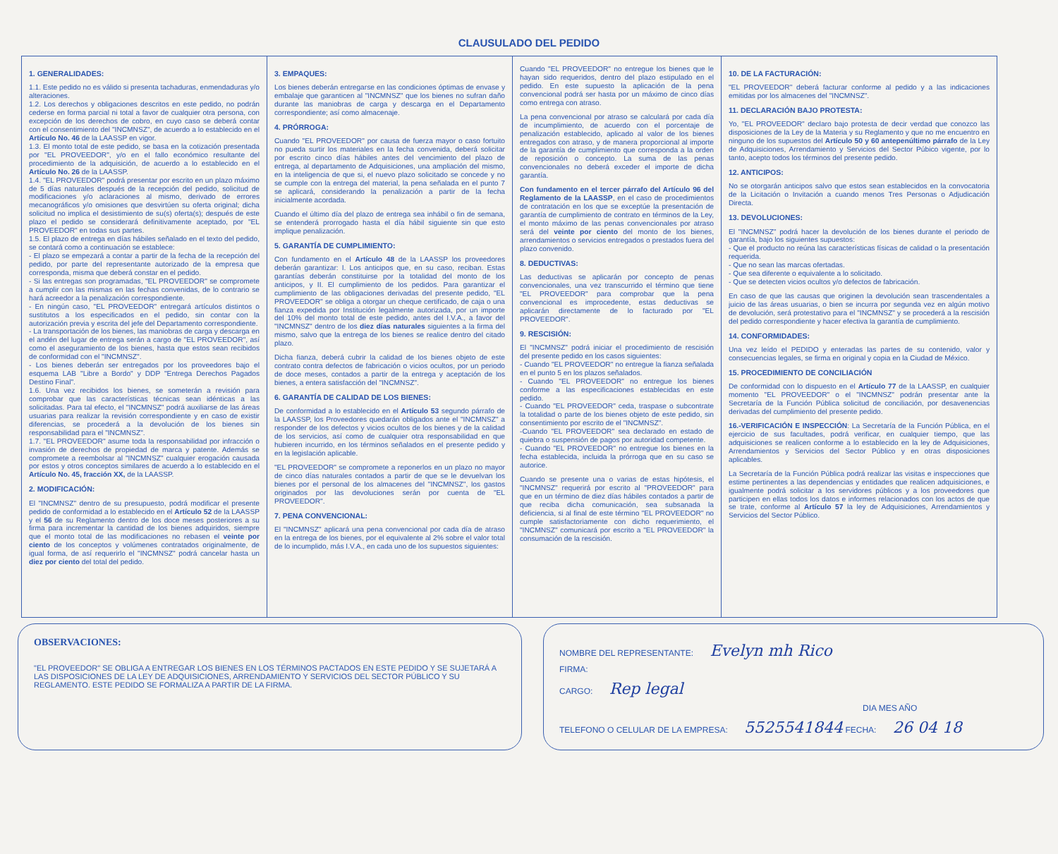CLAUSULADO DEL PEDIDO
1. GENERALIDADES:
1.1. Este pedido no es válido si presenta tachaduras, enmendaduras y/o alteraciones.
1.2. Los derechos y obligaciones descritos en este pedido, no podrán cederse en forma parcial ni total a favor de cualquier otra persona, con excepción de los derechos de cobro, en cuyo caso se deberá contar con el consentimiento del "INCMNSZ", de acuerdo a lo establecido en el Artículo No. 46 de la LAASSP en vigor.
1.3. El monto total de este pedido, se basa en la cotización presentada por "EL PROVEEDOR", y/o en el fallo económico resultante del procedimiento de la adquisición, de acuerdo a lo establecido en el Artículo No. 26 de la LAASSP.
1.4. "EL PROVEEDOR" podrá presentar por escrito en un plazo máximo de 5 días naturales después de la recepción del pedido, solicitud de modificaciones y/o aclaraciones al mismo, derivado de errores mecanográficos y/o omisiones que desvirtúen su oferta original; dicha solicitud no implica el desistimiento de su(s) oferta(s); después de este plazo el pedido se considerará definitivamente aceptado, por "EL PROVEEDOR" en todas sus partes.
1.5. El plazo de entrega en días hábiles señalado en el texto del pedido, se contará como a continuación se establece:
- El plazo se empezará a contar a partir de la fecha de la recepción del pedido, por parte del representante autorizado de la empresa que corresponda, misma que deberá constar en el pedido.
- Si las entregas son programadas, "EL PROVEEDOR" se compromete a cumplir con las mismas en las fechas convenidas, de lo contrario se hará acreedor a la penalización correspondiente.
- En ningún caso, "EL PROVEEDOR" entregará artículos distintos o sustitutos a los especificados en el pedido, sin contar con la autorización previa y escrita del jefe del Departamento correspondiente.
- La transportación de los bienes, las maniobras de carga y descarga en el andén del lugar de entrega serán a cargo de "EL PROVEEDOR", así como el aseguramiento de los bienes, hasta que estos sean recibidos de conformidad con el "INCMNSZ".
- Los bienes deberán ser entregados por los proveedores bajo el esquema LAB "Libre a Bordo" y DDP "Entrega Derechos Pagados Destino Final".
1.6. Una vez recibidos los bienes, se someterán a revisión para comprobar que las características técnicas sean idénticas a las solicitadas. Para tal efecto, el "INCMNSZ" podrá auxiliarse de las áreas usuarias para realizar la revisión correspondiente y en caso de existir diferencias, se procederá a la devolución de los bienes sin responsabilidad para el "INCMNSZ".
1.7. "EL PROVEEDOR" asume toda la responsabilidad por infracción o invasión de derechos de propiedad de marca y patente. Además se compromete a reembolsar al "INCMNSZ" cualquier erogación causada por estos y otros conceptos similares de acuerdo a lo establecido en el Artículo No. 45, fracción XX, de la LAASSP.
2. MODIFICACIÓN:
El "INCMNSZ" dentro de su presupuesto, podrá modificar el presente pedido de conformidad a lo establecido en el Artículo 52 de la LAASSP y el 56 de su Reglamento dentro de los doce meses posteriores a su firma para incrementar la cantidad de los bienes adquiridos, siempre que el monto total de las modificaciones no rebasen el veinte por ciento de los conceptos y volúmenes contratados originalmente, de igual forma, de así requerirlo el "INCMNSZ" podrá cancelar hasta un diez por ciento del total del pedido.
3. EMPAQUES:
Los bienes deberán entregarse en las condiciones óptimas de envase y embalaje que garanticen al "INCMNSZ" que los bienes no sufran daño durante las maniobras de carga y descarga en el Departamento correspondiente; así como almacenaje.
4. PRÓRROGA:
Cuando "EL PROVEEDOR" por causa de fuerza mayor o caso fortuito no pueda surtir los materiales en la fecha convenida, deberá solicitar por escrito cinco días hábiles antes del vencimiento del plazo de entrega, al departamento de Adquisiciones, una ampliación del mismo, en la inteligencia de que si, el nuevo plazo solicitado se concede y no se cumple con la entrega del material, la pena señalada en el punto 7 se aplicará, considerando la penalización a partir de la fecha inicialmente acordada.
Cuando el último día del plazo de entrega sea inhábil o fin de semana, se entenderá prorrogado hasta el día hábil siguiente sin que esto implique penalización.
5. GARANTÍA DE CUMPLIMIENTO:
Con fundamento en el Artículo 48 de la LAASSP los proveedores deberán garantizar: I. Los anticipos que, en su caso, reciban. Estas garantías deberán constituirse por la totalidad del monto de los anticipos, y II. El cumplimiento de los pedidos. Para garantizar el cumplimiento de las obligaciones derivadas del presente pedido, "EL PROVEEDOR" se obliga a otorgar un cheque certificado, de caja o una fianza expedida por Institución legalmente autorizada, por un importe del 10% del monto total de este pedido, antes del I.V.A., a favor del "INCMNSZ" dentro de los diez días naturales siguientes a la firma del mismo, salvo que la entrega de los bienes se realice dentro del citado plazo.
Dicha fianza, deberá cubrir la calidad de los bienes objeto de este contrato contra defectos de fabricación o vicios ocultos, por un periodo de doce meses, contados a partir de la entrega y aceptación de los bienes, a entera satisfacción del "INCMNSZ".
6. GARANTÍA DE CALIDAD DE LOS BIENES:
De conformidad a lo establecido en el Artículo 53 segundo párrafo de la LAASSP, los Proveedores quedarán obligados ante el "INCMNSZ" a responder de los defectos y vicios ocultos de los bienes y de la calidad de los servicios, así como de cualquier otra responsabilidad en que hubieren incurrido, en los términos señalados en el presente pedido y en la legislación aplicable.
"EL PROVEEDOR" se compromete a reponerlos en un plazo no mayor de cinco días naturales contados a partir de que se le devuelvan los bienes por el personal de los almacenes del "INCMNSZ", los gastos originados por las devoluciones serán por cuenta de "EL PROVEEDOR".
7. PENA CONVENCIONAL:
El "INCMNSZ" aplicará una pena convencional por cada día de atraso en la entrega de los bienes, por el equivalente al 2% sobre el valor total de lo incumplido, más I.V.A., en cada uno de los supuestos siguientes:
Cuando "EL PROVEEDOR" no entregue los bienes que le hayan sido requeridos, dentro del plazo estipulado en el pedido. En este supuesto la aplicación de la pena convencional podrá ser hasta por un máximo de cinco días como entrega con atraso.
La pena convencional por atraso se calculará por cada día de incumplimiento, de acuerdo con el porcentaje de penalización establecido, aplicado al valor de los bienes entregados con atraso, y de manera proporcional al importe de la garantía de cumplimiento que corresponda a la orden de reposición o concepto. La suma de las penas convencionales no deberá exceder el importe de dicha garantía.
Con fundamento en el tercer párrafo del Artículo 96 del Reglamento de la LAASSP, en el caso de procedimientos de contratación en los que se exceptúe la presentación de garantía de cumplimiento de contrato en términos de la Ley, el monto máximo de las penas convencionales por atraso será del veinte por ciento del monto de los bienes, arrendamientos o servicios entregados o prestados fuera del plazo convenido.
8. DEDUCTIVAS:
Las deductivas se aplicarán por concepto de penas convencionales, una vez transcurrido el término que tiene "EL PROVEEDOR" para comprobar que la pena convencional es improcedente, estas deductivas se aplicarán directamente de lo facturado por "EL PROVEEDOR".
9. RESCISIÓN:
El "INCMNSZ" podrá iniciar el procedimiento de rescisión del presente pedido en los casos siguientes:
- Cuando "EL PROVEEDOR" no entregue la fianza señalada en el punto 5 en los plazos señalados.
- Cuando "EL PROVEEDOR" no entregue los bienes conforme a las especificaciones establecidas en este pedido.
- Cuando "EL PROVEEDOR" ceda, traspase o subcontrate la totalidad o parte de los bienes objeto de este pedido, sin consentimiento por escrito de el "INCMNSZ".
-Cuando "EL PROVEEDOR" sea declarado en estado de quiebra o suspensión de pagos por autoridad competente.
- Cuando "EL PROVEEDOR" no entregue los bienes en la fecha establecida, incluida la prórroga que en su caso se autorice.
Cuando se presente una o varias de estas hipótesis, el "INCMNSZ" requerirá por escrito al "PROVEEDOR" para que en un término de diez días hábiles contados a partir de que reciba dicha comunicación, sea subsanada la deficiencia, si al final de este término "EL PROVEEDOR" no cumple satisfactoriamente con dicho requerimiento, el "INCMNSZ" comunicará por escrito a "EL PROVEEDOR" la consumación de la rescisión.
10. DE LA FACTURACIÓN:
"EL PROVEEDOR" deberá facturar conforme al pedido y a las indicaciones emitidas por los almacenes del "INCMNSZ".
11. DECLARACIÓN BAJO PROTESTA:
Yo, "EL PROVEEDOR" declaro bajo protesta de decir verdad que conozco las disposiciones de la Ley de la Materia y su Reglamento y que no me encuentro en ninguno de los supuestos del Artículo 50 y 60 antepenúltimo párrafo de la Ley de Adquisiciones, Arrendamiento y Servicios del Sector Púbico vigente, por lo tanto, acepto todos los términos del presente pedido.
12. ANTICIPOS:
No se otorgarán anticipos salvo que estos sean establecidos en la convocatoria de la Licitación o Invitación a cuando menos Tres Personas o Adjudicación Directa.
13. DEVOLUCIONES:
El "INCMNSZ" podrá hacer la devolución de los bienes durante el periodo de garantía, bajo los siguientes supuestos:
- Que el producto no reúna las características físicas de calidad o la presentación requerida.
- Que no sean las marcas ofertadas.
- Que sea diferente o equivalente a lo solicitado.
- Que se detecten vicios ocultos y/o defectos de fabricación.
En caso de que las causas que originen la devolución sean trascendentales a juicio de las áreas usuarias, o bien se incurra por segunda vez en algún motivo de devolución, será protestativo para el "INCMNSZ" y se procederá a la rescisión del pedido correspondiente y hacer efectiva la garantía de cumplimiento.
14. CONFORMIDADES:
Una vez leído el PEDIDO y enteradas las partes de su contenido, valor y consecuencias legales, se firma en original y copia en la Ciudad de México.
15. PROCEDIMIENTO DE CONCILIACIÓN
De conformidad con lo dispuesto en el Artículo 77 de la LAASSP, en cualquier momento "EL PROVEEDOR" o el "INCMNSZ" podrán presentar ante la Secretaría de la Función Pública solicitud de conciliación, por desavenencias derivadas del cumplimiento del presente pedido.
16.-VERIFICACIÓN E INSPECCIÓN: La Secretaría de la Función Pública, en el ejercicio de sus facultades, podrá verificar, en cualquier tiempo, que las adquisiciones se realicen conforme a lo establecido en la ley de Adquisiciones, Arrendamientos y Servicios del Sector Público y en otras disposiciones aplicables.
La Secretaría de la Función Pública podrá realizar las visitas e inspecciones que estime pertinentes a las dependencias y entidades que realicen adquisiciones, e igualmente podrá solicitar a los servidores públicos y a los proveedores que participen en ellas todos los datos e informes relacionados con los actos de que se trate, conforme al Artículo 57 la ley de Adquisiciones, Arrendamientos y Servicios del Sector Público.
OBSERVACIONES:
"EL PROVEEDOR" SE OBLIGA A ENTREGAR LOS BIENES EN LOS TÉRMINOS PACTADOS EN ESTE PEDIDO Y SE SUJETARÁ A LAS DISPOSICIONES DE LA LEY DE ADQUISICIONES, ARRENDAMIENTO Y SERVICIOS DEL SECTOR PÚBLICO Y SU REGLAMENTO. ESTE PEDIDO SE FORMALIZA A PARTIR DE LA FIRMA.
NOMBRE DEL REPRESENTANTE: Evelyn mh Rico
FIRMA:
CARGO: Rep legal
DIA MES AÑO
TELEFONO O CELULAR DE LA EMPRESA: 5525541844 FECHA: 26 04 18